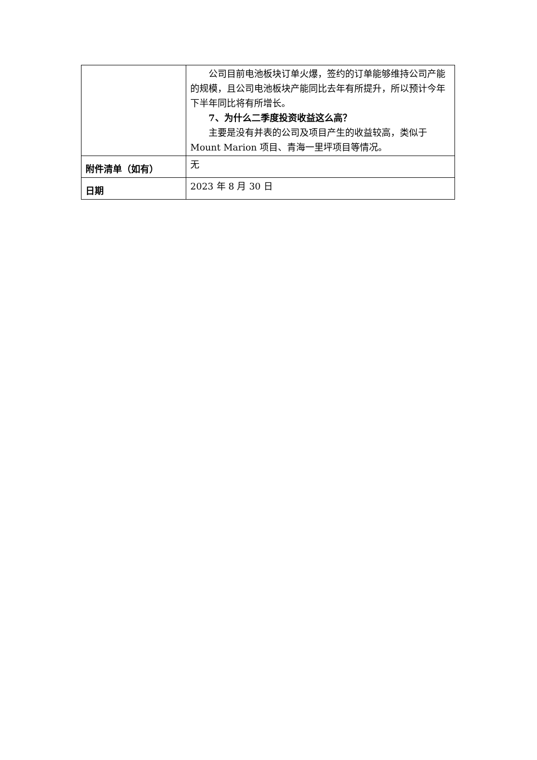| | 公司目前电池板块订单火爆，签约的订单能够维持公司产能的规模，且公司电池板块产能同比去年有所提升，所以预计今年下半年同比将有所增长。 7、为什么二季度投资收益这么高？ 主要是没有并表的公司及项目产生的收益较高，类似于 Mount Marion 项目、青海一里坪项目等情况。 |
| 附件清单（如有） | 无 |
| 日期 | 2023 年 8 月 30 日 |